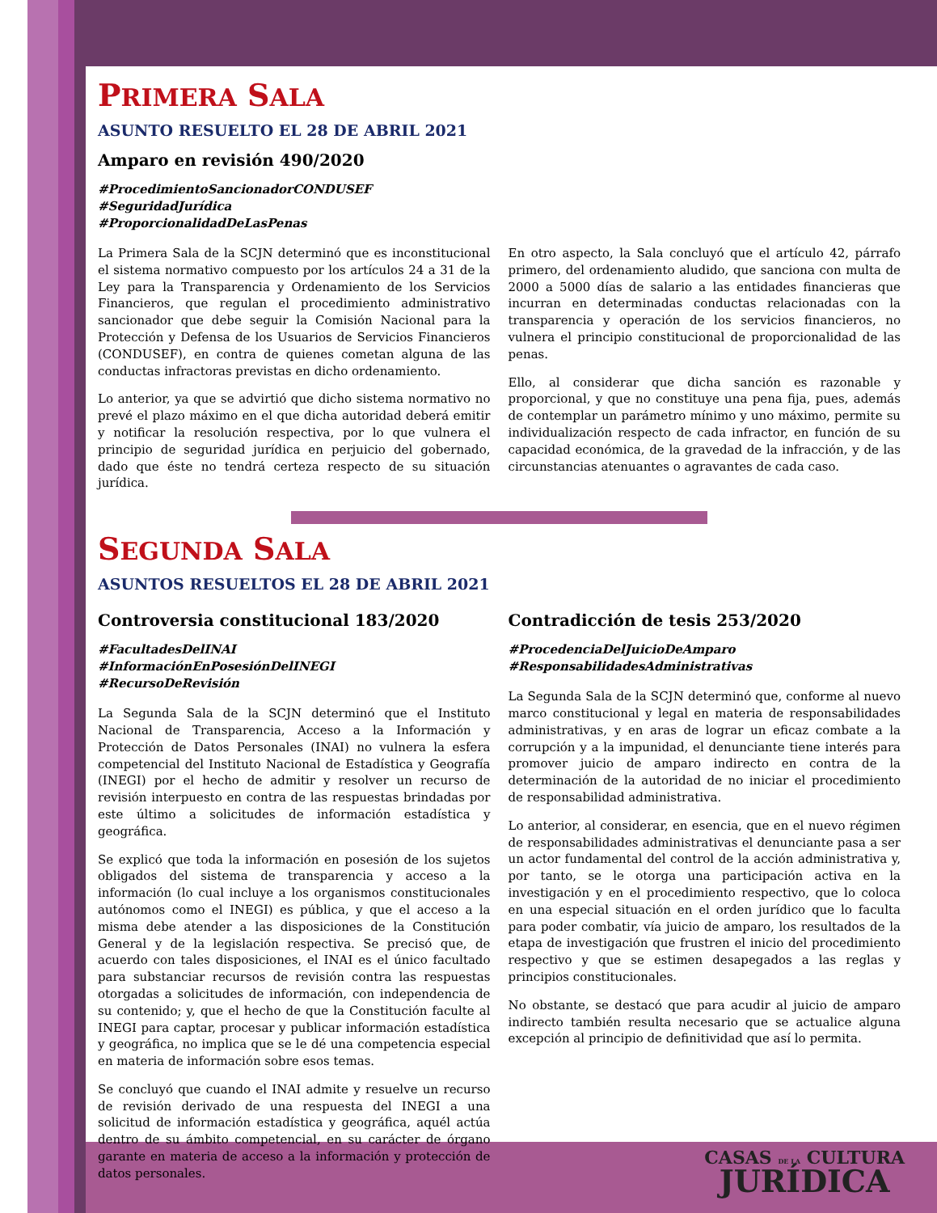PRIMERA SALA
ASUNTO RESUELTO EL 28 DE ABRIL 2021
Amparo en revisión 490/2020
#ProcedimientoSancionadorCONDUSEF
#SeguridadJurídica
#ProporcionalidadDeLasPenas
La Primera Sala de la SCJN determinó que es inconstitucional el sistema normativo compuesto por los artículos 24 a 31 de la Ley para la Transparencia y Ordenamiento de los Servicios Financieros, que regulan el procedimiento administrativo sancionador que debe seguir la Comisión Nacional para la Protección y Defensa de los Usuarios de Servicios Financieros (CONDUSEF), en contra de quienes cometan alguna de las conductas infractoras previstas en dicho ordenamiento.
Lo anterior, ya que se advirtió que dicho sistema normativo no prevé el plazo máximo en el que dicha autoridad deberá emitir y notificar la resolución respectiva, por lo que vulnera el principio de seguridad jurídica en perjuicio del gobernado, dado que éste no tendrá certeza respecto de su situación jurídica.
En otro aspecto, la Sala concluyó que el artículo 42, párrafo primero, del ordenamiento aludido, que sanciona con multa de 2000 a 5000 días de salario a las entidades financieras que incurran en determinadas conductas relacionadas con la transparencia y operación de los servicios financieros, no vulnera el principio constitucional de proporcionalidad de las penas.
Ello, al considerar que dicha sanción es razonable y proporcional, y que no constituye una pena fija, pues, además de contemplar un parámetro mínimo y uno máximo, permite su individualización respecto de cada infractor, en función de su capacidad económica, de la gravedad de la infracción, y de las circunstancias atenuantes o agravantes de cada caso.
SEGUNDA SALA
ASUNTOS RESUELTOS EL 28 DE ABRIL 2021
Controversia constitucional 183/2020
#FacultadesDelINAI
#InformaciónEnPosesiónDelINEGI
#RecursoDeRevisión
La Segunda Sala de la SCJN determinó que el Instituto Nacional de Transparencia, Acceso a la Información y Protección de Datos Personales (INAI) no vulnera la esfera competencial del Instituto Nacional de Estadística y Geografía (INEGI) por el hecho de admitir y resolver un recurso de revisión interpuesto en contra de las respuestas brindadas por este último a solicitudes de información estadística y geográfica.
Se explicó que toda la información en posesión de los sujetos obligados del sistema de transparencia y acceso a la información (lo cual incluye a los organismos constitucionales autónomos como el INEGI) es pública, y que el acceso a la misma debe atender a las disposiciones de la Constitución General y de la legislación respectiva. Se precisó que, de acuerdo con tales disposiciones, el INAI es el único facultado para substanciar recursos de revisión contra las respuestas otorgadas a solicitudes de información, con independencia de su contenido; y, que el hecho de que la Constitución faculte al INEGI para captar, procesar y publicar información estadística y geográfica, no implica que se le dé una competencia especial en materia de información sobre esos temas.
Se concluyó que cuando el INAI admite y resuelve un recurso de revisión derivado de una respuesta del INEGI a una solicitud de información estadística y geográfica, aquél actúa dentro de su ámbito competencial, en su carácter de órgano garante en materia de acceso a la información y protección de datos personales.
Contradicción de tesis 253/2020
#ProcedenciaDelJuicioDeAmparo
#ResponsabilidadesAdministrativas
La Segunda Sala de la SCJN determinó que, conforme al nuevo marco constitucional y legal en materia de responsabilidades administrativas, y en aras de lograr un eficaz combate a la corrupción y a la impunidad, el denunciante tiene interés para promover juicio de amparo indirecto en contra de la determinación de la autoridad de no iniciar el procedimiento de responsabilidad administrativa.
Lo anterior, al considerar, en esencia, que en el nuevo régimen de responsabilidades administrativas el denunciante pasa a ser un actor fundamental del control de la acción administrativa y, por tanto, se le otorga una participación activa en la investigación y en el procedimiento respectivo, que lo coloca en una especial situación en el orden jurídico que lo faculta para poder combatir, vía juicio de amparo, los resultados de la etapa de investigación que frustren el inicio del procedimiento respectivo y que se estimen desapegados a las reglas y principios constitucionales.
No obstante, se destacó que para acudir al juicio de amparo indirecto también resulta necesario que se actualice alguna excepción al principio de definitividad que así lo permita.
CASAS DE LA CULTURA
JURÍDICA